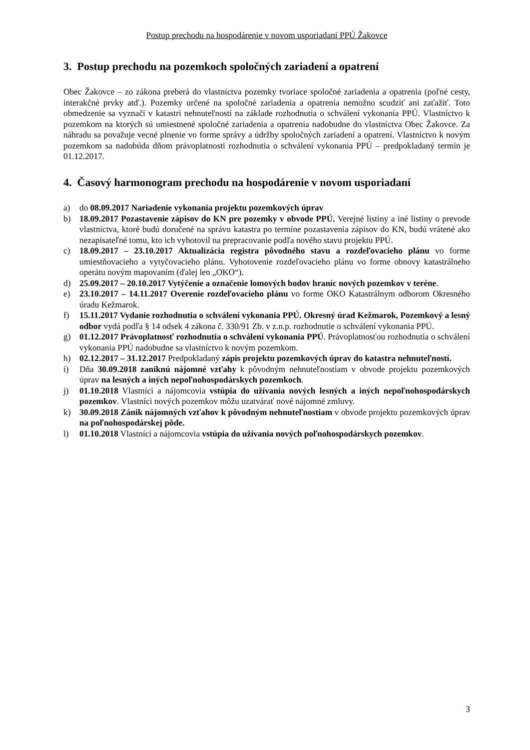Postup prechodu na hospodárenie v novom usporiadaní PPÚ Žakovce
3. Postup prechodu na pozemkoch spoločných zariadení a opatrení
Obec Žakovce – zo zákona preberá do vlastníctva pozemky tvoriace spoločné zariadenia a opatrenia (poľné cesty, interakčné prvky atď.). Pozemky určené na spoločné zariadenia a opatrenia nemožno scudziť ani zaťažiť. Toto obmedzenie sa vyznačí v katastri nehnuteľností na základe rozhodnutia o schválení vykonania PPÚ. Vlastníctvo k pozemkom na ktorých sú umiestnené spoločné zariadenia a opatrenia nadobudne do vlastníctva Obec Žakovce. Za náhradu sa považuje vecné plnenie vo forme správy a údržby spoločných zariadení a opatrení. Vlastníctvo k novým pozemkom sa nadobúda dňom právoplatnosti rozhodnutia o schválení vykonania PPÚ – predpokladaný termín je 01.12.2017.
4. Časový harmonogram prechodu na hospodárenie v novom usporiadaní
a) do 08.09.2017 Nariadenie vykonania projektu pozemkových úprav
b) 18.09.2017 Pozastavenie zápisov do KN pre pozemky v obvode PPÚ. Verejné listiny a iné listiny o prevode vlastníctva, ktoré budú doručené na správu katastra po termíne pozastavenia zápisov do KN, budú vrátené ako nezapísateľné tomu, kto ich vyhotovil na prepracovanie podľa nového stavu projektu PPÚ.
c) 18.09.2017 – 23.10.2017 Aktualizácia registra pôvodného stavu a rozdeľovacieho plánu vo forme umiestňovacieho a vytyčovacieho plánu. Vyhotovenie rozdeľovacieho plánu vo forme obnovy katastrálneho operátu novým mapovaním (ďalej len „OKO“).
d) 25.09.2017 – 20.10.2017 Vytýčenie a označenie lomových bodov hraníc nových pozemkov v teréne.
e) 23.10.2017 – 14.11.2017 Overenie rozdeľovacieho plánu vo forme OKO Katastrálnym odborom Okresného úradu Kežmarok.
f) 15.11.2017 Vydanie rozhodnutia o schválení vykonania PPÚ. Okresný úrad Kežmarok, Pozemkový a lesný odbor vydá podľa § 14 odsek 4 zákona č. 330/91 Zb. v z.n.p. rozhodnutie o schválení vykonania PPÚ.
g) 01.12.2017 Právoplatnosť rozhodnutia o schválení vykonania PPÚ. Právoplatnosťou rozhodnutia o schválení vykonania PPÚ nadobudne sa vlastníctvo k novým pozemkom.
h) 02.12.2017 – 31.12.2017 Predpokladaný zápis projektu pozemkových úprav do katastra nehnuteľností.
i) Dňa 30.09.2018 zaniknú nájomné vzťahy k pôvodným nehnuteľnostiam v obvode projektu pozemkových úprav na lesných a iných nepoľnohospodárskych pozemkoch.
j) 01.10.2018 Vlastníci a nájomcovia vstúpia do užívania nových lesných a iných nepoľnohospodárskych pozemkov. Vlastníci nových pozemkov môžu uzatvárať nové nájomné zmluvy.
k) 30.09.2018 Zánik nájomných vzťahov k pôvodným nehnuteľnostiam v obvode projektu pozemkových úprav na poľnohospodárskej pôde.
l) 01.10.2018 Vlastníci a nájomcovia vstúpia do užívania nových poľnohospodárskych pozemkov.
3